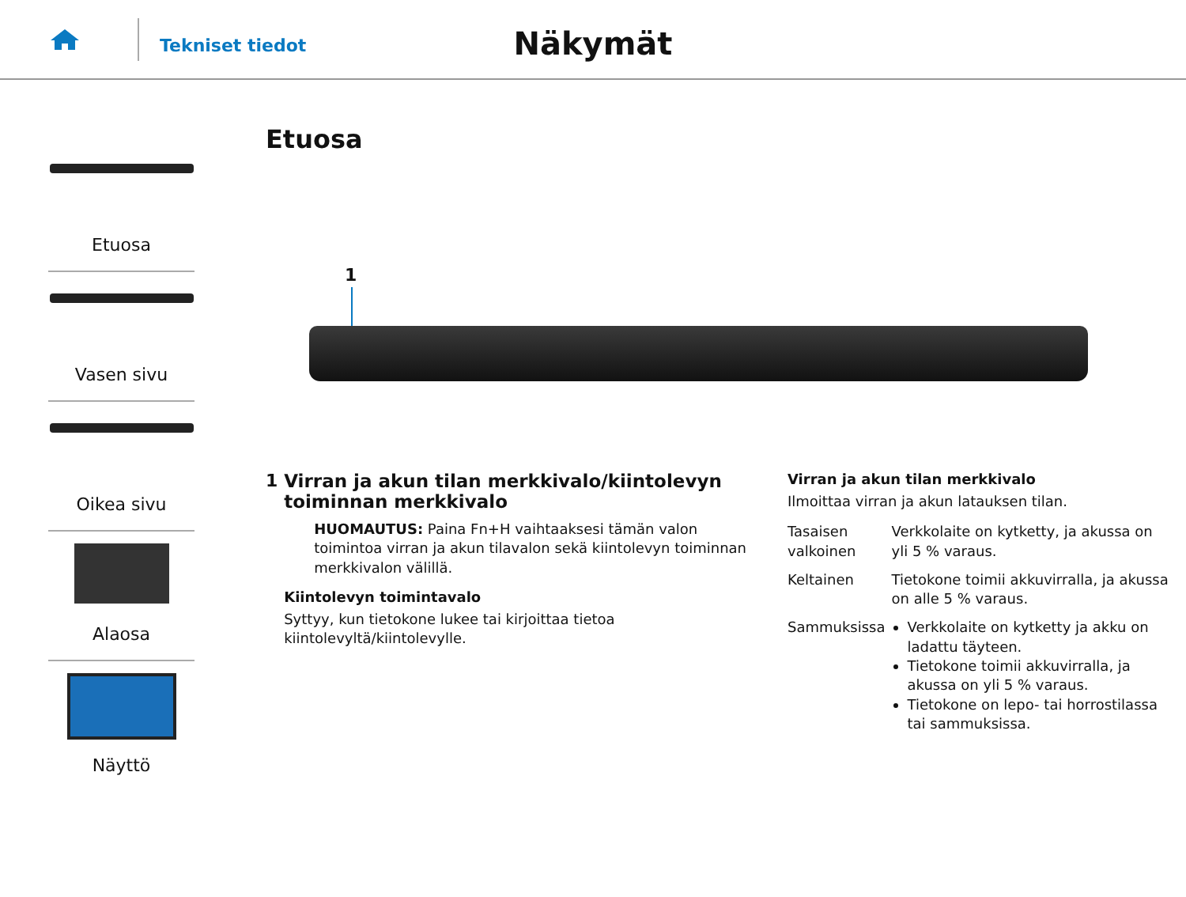Tekniset tiedot
Näkymät
Etuosa
Vasen sivu
Oikea sivu
Alaosa
Näyttö
Etuosa
1
1 Virran ja akun tilan merkkivalo/kiintolevyn toiminnan merkkivalo
HUOMAUTUS: Paina Fn+H vaihtaaksesi tämän valon toimintoa virran ja akun tilavalon sekä kiintolevyn toiminnan merkkivalon välillä.
Kiintolevyn toimintavalo
Syttyy, kun tietokone lukee tai kirjoittaa tietoa kiintolevyltä/kiintolevylle.
Virran ja akun tilan merkkivalo
Ilmoittaa virran ja akun latauksen tilan.
| Tasaisen valkoinen | Verkkolaite on kytketty, ja akussa on yli 5 % varaus. |
| Keltainen | Tietokone toimii akkuvirralla, ja akussa on alle 5 % varaus. |
| Sammuksissa | Verkkolaite on kytketty ja akku on ladattu täyteen. Tietokone toimii akkuvirralla, ja akussa on yli 5 % varaus. Tietokone on lepo- tai horrostilassa tai sammuksissa. |